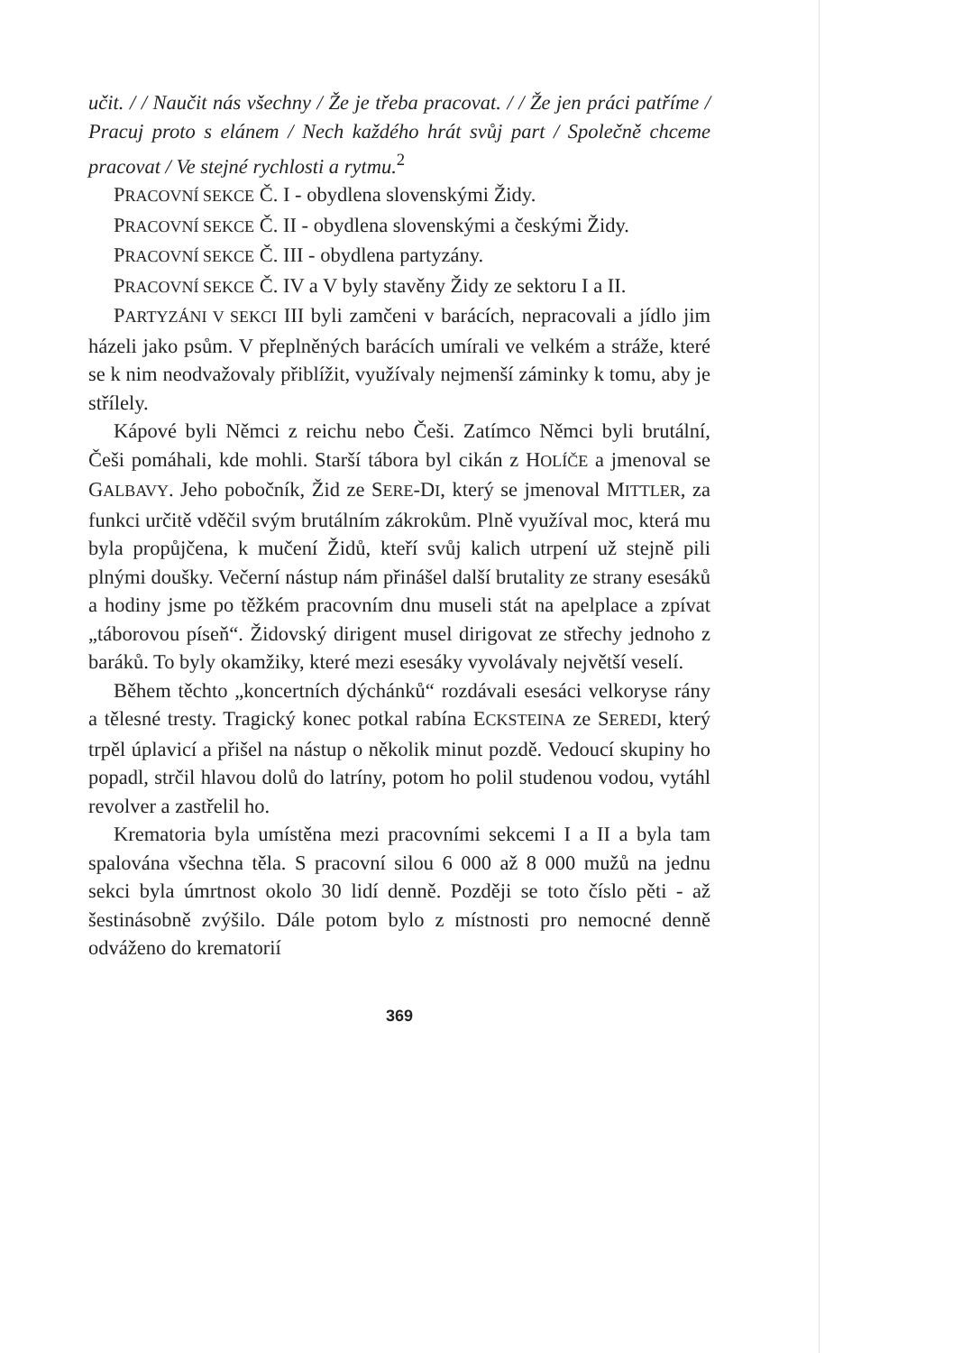učit. / / Naučit nás všechny / Že je třeba pracovat. / / Že jen práci patříme / Pracuj proto s elánem / Nech každého hrát svůj part / Společně chceme pracovat / Ve stejné rychlosti a rytmu.<sup>2</sup>
PRACOVNÍ SEKCE Č. I - obydlena slovenskými Židy.
PRACOVNÍ SEKCE Č. II - obydlena slovenskými a českými Židy.
PRACOVNÍ SEKCE Č. III - obydlena partyzány.
PRACOVNÍ SEKCE Č. IV a V byly stavěny Židy ze sektoru I a II.
PARTYZÁNI V SEKCI III byli zamčeni v barácích, nepracovali a jídlo jim házeli jako psům. V přeplněných barácích umírali ve velkém a stráže, které se k nim neodvažovaly přiblížit, využívaly nejmenší záminky k tomu, aby je střílely.
Kápové byli Němci z reichu nebo Češi. Zatímco Němci byli brutální, Češi pomáhali, kde mohli. Starší tábora byl cikán z HOLÍČE a jmenoval se GALBAVY. Jeho pobočník, Žid ze SERE-DI, který se jmenoval MITTLER, za funkci určitě vděčil svým brutálním zákrokům. Plně využíval moc, která mu byla propůjčena, k mučení Židů, kteří svůj kalich utrpení už stejně pili plnými doušky. Večerní nástup nám přinášel další brutality ze strany esesáků a hodiny jsme po těžkém pracovním dnu museli stát na apelplace a zpívat „táborovou píseň“. Židovský dirigent musel dirigovat ze střechy jednoho z baráků. To byly okamžiky, které mezi esesáky vyvolávaly největší veselí.
Během těchto „koncertních dýchánků“ rozdávali esesáci velkoryse rány a tělesné tresty. Tragický konec potkal rabína ECKSTEINA ze SEREDI, který trpěl úplavicí a přišel na nástup o několik minut pozdě. Vedoucí skupiny ho popadl, strčil hlavou dolů do latríny, potom ho polil studenou vodou, vytáhl revolver a zastřelil ho.
Krematoria byla umístěna mezi pracovními sekcemi I a II a byla tam spalována všechna těla. S pracovní silou 6 000 až 8 000 mužů na jednu sekci byla úmrtnost okolo 30 lidí denně. Později se toto číslo pěti - až šestinásobně zvýšilo. Dále potom bylo z místnosti pro nemocné denně odváženo do krematorií
369